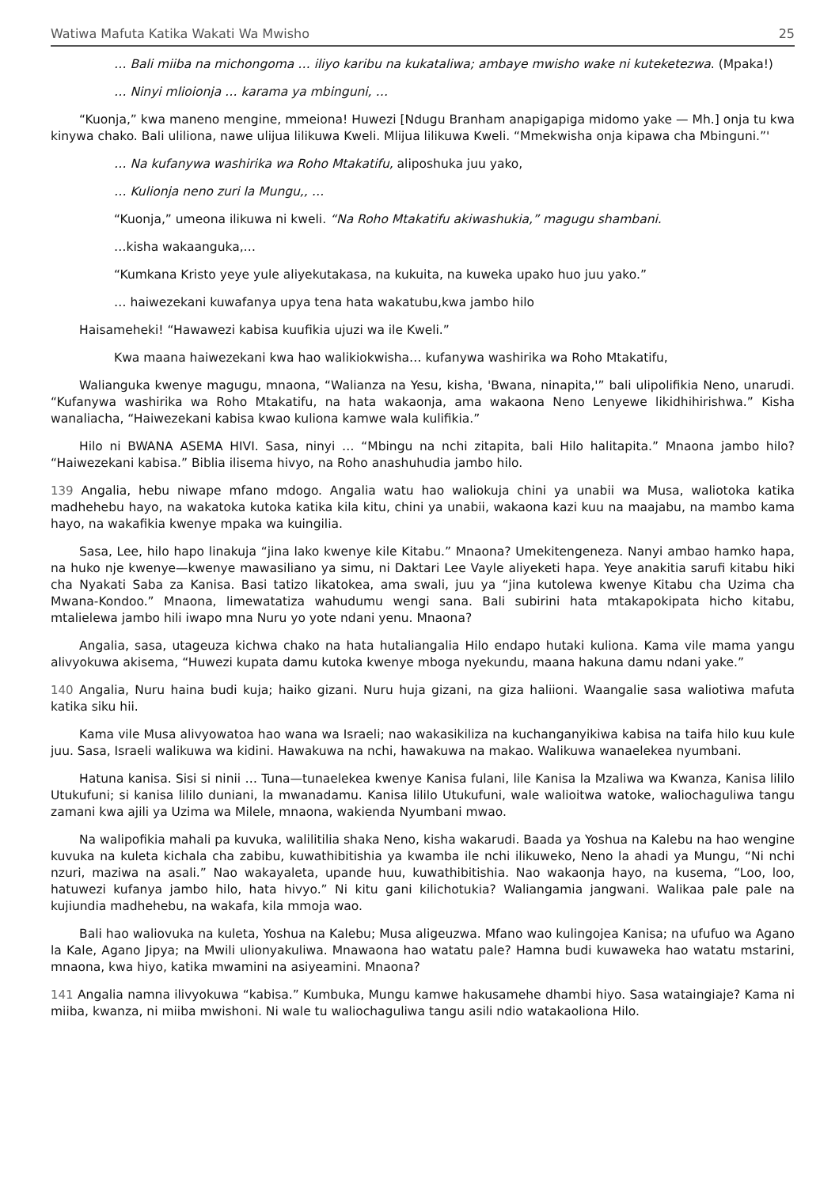Watiwa Mafuta Katika Wakati Wa Mwisho 25
… Bali miiba na michongoma … iliyo karibu na kukataliwa; ambaye mwisho wake ni kuteketezwa. (Mpaka!)
… Ninyi mlioionja … karama ya mbinguni, …
“Kuonja,” kwa maneno mengine, mmeiona! Huwezi [Ndugu Branham anapigapiga midomo yake — Mh.] onja tu kwa kinywa chako. Bali uliliona, nawe ulijua lilikuwa Kweli. Mlijua lilikuwa Kweli. “Mmekwisha onja kipawa cha Mbinguni.”'
… Na kufanywa washirika wa Roho Mtakatifu, aliposhuka juu yako,
… Kulionja neno zuri la Mungu,, …
“Kuonja,” umeona ilikuwa ni kweli. “Na Roho Mtakatifu akiwashukia,” magugu shambani.
…kisha wakaanguka,…
“Kumkana Kristo yeye yule aliyekutakasa, na kukuita, na kuweka upako huo juu yako.”
… haiwezekani kuwafanya upya tena hata wakatubu,kwa jambo hilo
Haisameheki! “Hawawezi kabisa kuufikia ujuzi wa ile Kweli.”
Kwa maana haiwezekani kwa hao walikiokwisha… kufanywa washirika wa Roho Mtakatifu,
Walianguka kwenye magugu, mnaona, “Walianza na Yesu, kisha, 'Bwana, ninapita,'” bali ulipolifikia Neno, unarudi. “Kufanywa washirika wa Roho Mtakatifu, na hata wakaonja, ama wakaona Neno Lenyewe likidhihirishwa.” Kisha wanaliacha, “Haiwezekani kabisa kwao kuliona kamwe wala kulifikia.”
Hilo ni BWANA ASEMA HIVI. Sasa, ninyi … “Mbingu na nchi zitapita, bali Hilo halitapita.” Mnaona jambo hilo? “Haiwezekani kabisa.” Biblia ilisema hivyo, na Roho anashuhudia jambo hilo.
139 Angalia, hebu niwape mfano mdogo. Angalia watu hao waliokuja chini ya unabii wa Musa, waliotoka katika madhehebu hayo, na wakatoka kutoka katika kila kitu, chini ya unabii, wakaona kazi kuu na maajabu, na mambo kama hayo, na wakafikia kwenye mpaka wa kuingilia.
Sasa, Lee, hilo hapo linakuja “jina lako kwenye kile Kitabu.” Mnaona? Umekitengeneza. Nanyi ambao hamko hapa, na huko nje kwenye—kwenye mawasiliano ya simu, ni Daktari Lee Vayle aliyeketi hapa. Yeye anakitia sarufi kitabu hiki cha Nyakati Saba za Kanisa. Basi tatizo likatokea, ama swali, juu ya “jina kutolewa kwenye Kitabu cha Uzima cha Mwana-Kondoo.” Mnaona, limewatatiza wahudumu wengi sana. Bali subirini hata mtakapokipata hicho kitabu, mtalielewa jambo hili iwapo mna Nuru yo yote ndani yenu. Mnaona?
Angalia, sasa, utageuza kichwa chako na hata hutaliangalia Hilo endapo hutaki kuliona. Kama vile mama yangu alivyokuwa akisema, “Huwezi kupata damu kutoka kwenye mboga nyekundu, maana hakuna damu ndani yake.”
140 Angalia, Nuru haina budi kuja; haiko gizani. Nuru huja gizani, na giza haliioni. Waangalie sasa waliotiwa mafuta katika siku hii.
Kama vile Musa alivyowatoa hao wana wa Israeli; nao wakasikiliza na kuchanganyikiwa kabisa na taifa hilo kuu kule juu. Sasa, Israeli walikuwa wa kidini. Hawakuwa na nchi, hawakuwa na makao. Walikuwa wanaelekea nyumbani.
Hatuna kanisa. Sisi si ninii … Tuna—tunaelekea kwenye Kanisa fulani, lile Kanisa la Mzaliwa wa Kwanza, Kanisa lililo Utukufuni; si kanisa lililo duniani, la mwanadamu. Kanisa lililo Utukufuni, wale walioitwa watoke, waliochaguliwa tangu zamani kwa ajili ya Uzima wa Milele, mnaona, wakienda Nyumbani mwao.
Na walipofikia mahali pa kuvuka, walilitilia shaka Neno, kisha wakarudi. Baada ya Yoshua na Kalebu na hao wengine kuvuka na kuleta kichala cha zabibu, kuwathibitishia ya kwamba ile nchi ilikuweko, Neno la ahadi ya Mungu, “Ni nchi nzuri, maziwa na asali.” Nao wakayaleta, upande huu, kuwathibitishia. Nao wakaonja hayo, na kusema, “Loo, loo, hatuwezi kufanya jambo hilo, hata hivyo.” Ni kitu gani kilichotukia? Waliangamia jangwani. Walikaa pale pale na kujiundia madhehebu, na wakafa, kila mmoja wao.
Bali hao waliovuka na kuleta, Yoshua na Kalebu; Musa aligeuzwa. Mfano wao kulingojea Kanisa; na ufufuo wa Agano la Kale, Agano Jipya; na Mwili ulionyakuliwa. Mnawaona hao watatu pale? Hamna budi kuwaweka hao watatu mstarini, mnaona, kwa hiyo, katika mwamini na asiyeamini. Mnaona?
141 Angalia namna ilivyokuwa “kabisa.” Kumbuka, Mungu kamwe hakusamehe dhambi hiyo. Sasa wataingiaje? Kama ni miiba, kwanza, ni miiba mwishoni. Ni wale tu waliochaguliwa tangu asili ndio watakaoliona Hilo.